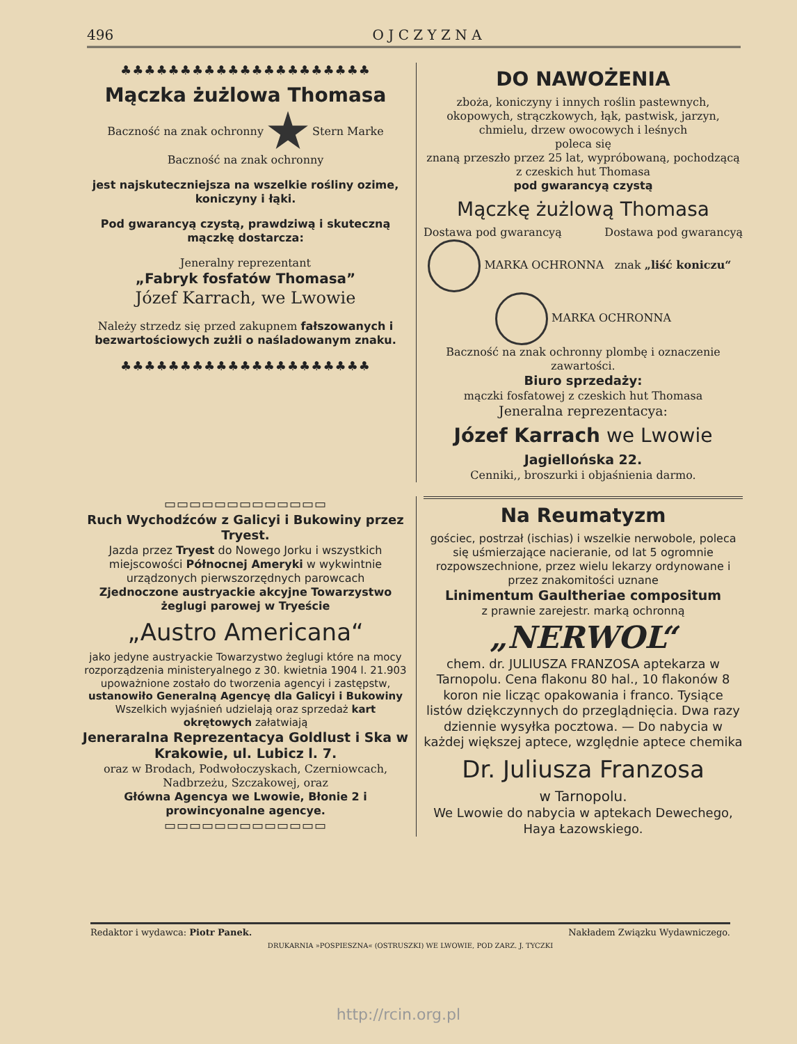496 O J C Z Y Z N A
♣♣♣♣♣♣♣♣♣♣♣♣♣♣♣♣♣♣♣♣♣
Mączka żużlowa Thomasa
Baczność na znak ochronny Stern Marke Baczność na znak ochronny
jest najskuteczniejsza na wszelkie rośliny ozime, koniczyny i łąki.
Pod gwarancyą czystą, prawdziwą i skuteczną mączkę dostarcza:
Jeneralny reprezentant
„Fabryk fosfatów Thomasa”
Józef Karrach, we Lwowie
Należy strzedz się przed zakupnem fałszowanych i bezwartościowych zużli o naśladowanym znaku.
♣♣♣♣♣♣♣♣♣♣♣♣♣♣♣♣♣♣♣♣♣
DO NAWOŻENIA
zboża, koniczyny i innych roślin pastewnych, okopowych, strączkowych, łąk, pastwisk, jarzyn, chmielu, drzew owocowych i leśnych
poleca się
znaną przeszło przez 25 lat, wypróbowaną, pochodzącą z czeskich hut Thomasa
pod gwarancyą czystą
Mączkę żużlową Thomasa
Dostawa pod gwarancyą Dostawa pod gwarancyą
MARKA OCHRONNA znak „liść koniczu“ MARKA OCHRONNA
Baczność na znak ochronny plombę i oznaczenie zawartości.
Biuro sprzedaży:
mączki fosfatowej z czeskich hut Thomasa
Jeneralna reprezentacya:
Józef Karrach we Lwowie
Jagiellońska 22.
Cenniki,, broszurki i objaśnienia darmo.
▭▭▭▭▭▭▭▭▭▭▭▭▭
Ruch Wychodźców z Galicyi i Bukowiny przez Tryest.
Jazda przez Tryest do Nowego Jorku i wszystkich miejscowości Północnej Ameryki w wykwintnie urządzonych pierwszorzędnych parowcach
Zjednoczone austryackie akcyjne Towarzystwo żeglugi parowej w Tryeście
„Austro Americana“
jako jedyne austryackie Towarzystwo żeglugi które na mocy rozporządzenia ministeryalnego z 30. kwietnia 1904 l. 21.903 upoważnione zostało do tworzenia agencyi i zastępstw, ustanowiło Generalną Agencyę dla Galicyi i Bukowiny Wszelkich wyjaśnień udzielają oraz sprzedaż kart okrętowych załatwiają
Jeneraralna Reprezentacya Goldlust i Ska w Krakowie, ul. Lubicz l. 7.
oraz w Brodach, Podwołoczyskach, Czerniowcach, Nadbrzeżu, Szczakowej, oraz
Główna Agencya we Lwowie, Błonie 2 i prowincyonalne agencye.
▭▭▭▭▭▭▭▭▭▭▭▭▭
Na Reumatyzm
gościec, postrzał (ischias) i wszelkie nerwobole, poleca się uśmierzające nacieranie, od lat 5 ogromnie rozpowszechnione, przez wielu lekarzy ordynowane i przez znakomitości uznane
Linimentum Gaultheriae compositum
z prawnie zarejestr. marką ochronną
„NERWOL“
chem. dr. JULIUSZA FRANZOSA aptekarza w Tarnopolu. Cena flakonu 80 hal., 10 flakonów 8 koron nie licząc opakowania i franco. Tysiące listów dziękczynnych do przeglądnięcia. Dwa razy dziennie wysyłka pocztowa. — Do nabycia w każdej większej aptece, względnie aptece chemika
Dr. Juliusza Franzosa
w Tarnopolu.
We Lwowie do nabycia w aptekach Dewechego, Haya Łazowskiego.
Redaktor i wydawca: Piotr Panek. Nakładem Związku Wydawniczego.
DRUKARNIA »POSPIESZNA« (OSTRUSZKI) WE LWOWIE, POD ZARZ. J. TYCZKI
http://rcin.org.pl